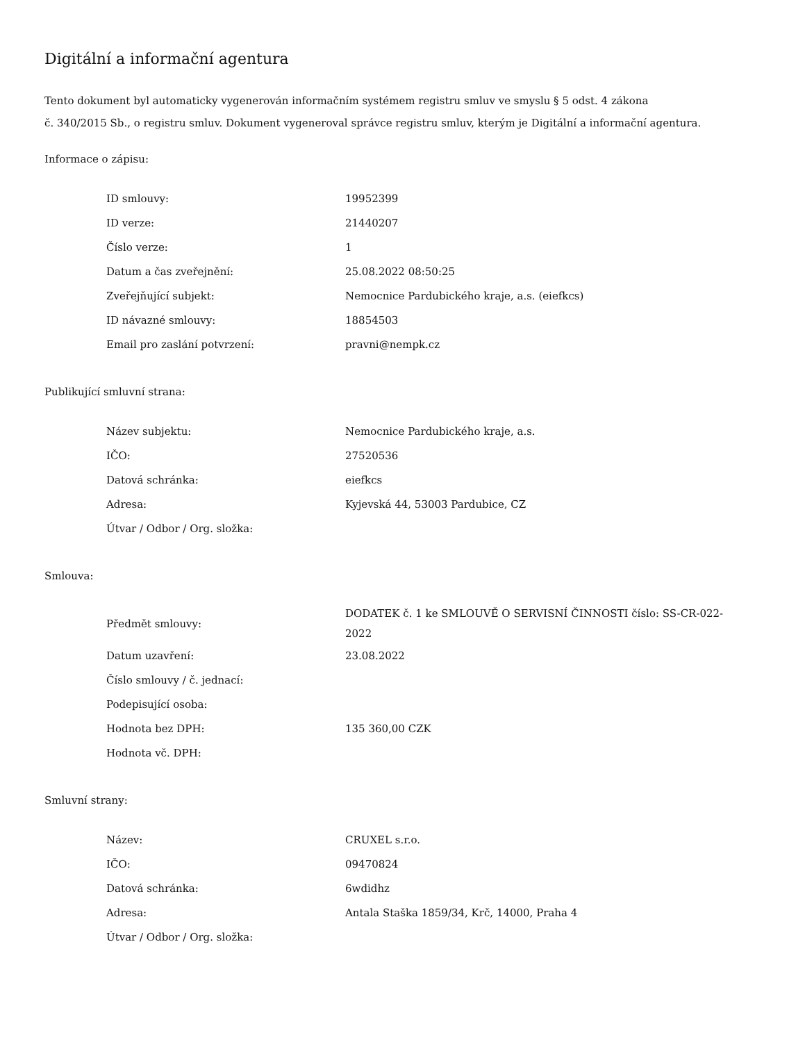Digitální a informační agentura
Tento dokument byl automaticky vygenerován informačním systémem registru smluv ve smyslu § 5 odst. 4 zákona
č. 340/2015 Sb., o registru smluv. Dokument vygeneroval správce registru smluv, kterým je Digitální a informační agentura.
Informace o zápisu:
| ID smlouvy: | 19952399 |
| ID verze: | 21440207 |
| Číslo verze: | 1 |
| Datum a čas zveřejnění: | 25.08.2022 08:50:25 |
| Zveřejňující subjekt: | Nemocnice Pardubického kraje, a.s. (eiefkcs) |
| ID návazné smlouvy: | 18854503 |
| Email pro zaslání potvrzení: | pravni@nempk.cz |
Publikující smluvní strana:
| Název subjektu: | Nemocnice Pardubického kraje, a.s. |
| IČO: | 27520536 |
| Datová schránka: | eiefkcs |
| Adresa: | Kyjevská 44, 53003 Pardubice, CZ |
| Útvar / Odbor / Org. složka: | |
Smlouva:
| Předmět smlouvy: | DODATEK č. 1 ke SMLOUVĚ O SERVISNÍ ČINNOSTI číslo: SS-CR-022-2022 |
| Datum uzavření: | 23.08.2022 |
| Číslo smlouvy / č. jednací: | |
| Podepisující osoba: | |
| Hodnota bez DPH: | 135 360,00 CZK |
| Hodnota vč. DPH: | |
Smluvní strany:
| Název: | CRUXEL s.r.o. |
| IČO: | 09470824 |
| Datová schránka: | 6wdidhz |
| Adresa: | Antala Staška 1859/34, Krč, 14000, Praha 4 |
| Útvar / Odbor / Org. složka: | |